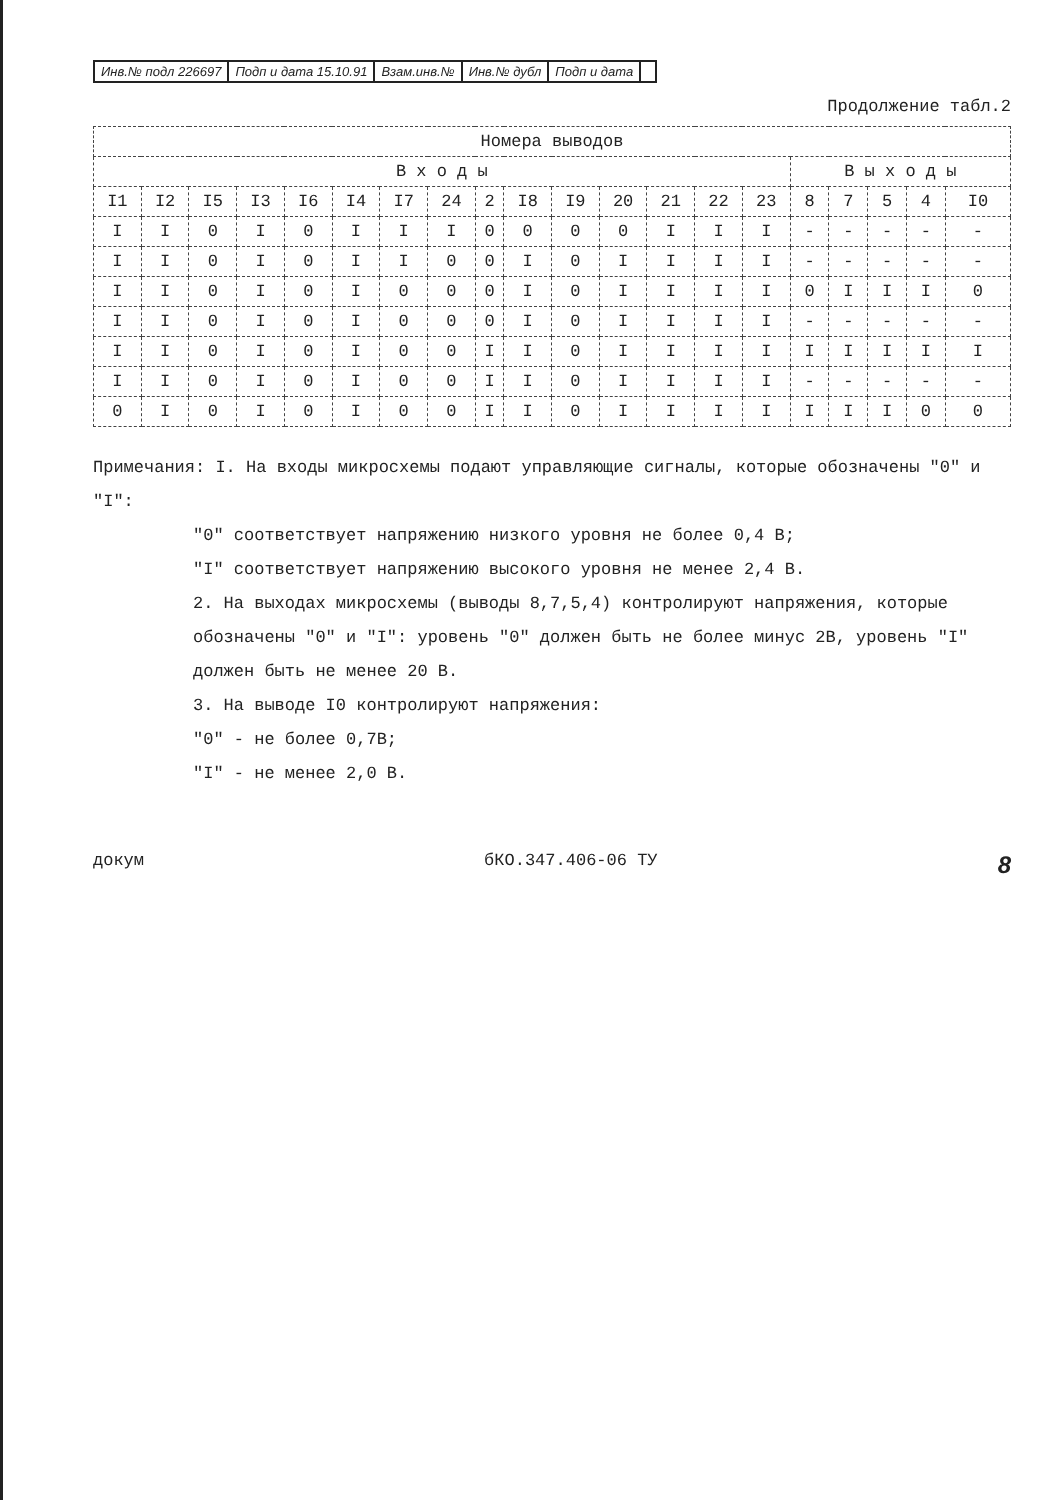Инв.№ подл 226697 Подп и дата 15.10.91 Взам.инв.№ Инв.№ дубл Подп и дата
Продолжение табл.2
| Номера выводов | | | | | | | | | | | | | | | | | | | |
| --- | --- | --- | --- | --- | --- | --- | --- | --- | --- | --- | --- | --- | --- | --- | --- | --- | --- | --- | --- |
| В х о д ы | | | | | | | | | | | | | | | В ы х о д ы | | | | |
| I1 | I2 | I5 | I3 | I6 | I4 | I7 | 24 | 2 | I8 | I9 | 20 | 21 | 22 | 23 | 8 | 7 | 5 | 4 | I0 |
| I | I | 0 | I | 0 | I | I | I | 0 | 0 | 0 | 0 | I | I | I | - | - | - | - | - |
| I | I | 0 | I | 0 | I | I | 0 | 0 | I | 0 | I | I | I | I | - | - | - | - | - |
| I | I | 0 | I | 0 | I | 0 | 0 | 0 | I | 0 | I | I | I | I | 0 | I | I | I | 0 |
| I | I | 0 | I | 0 | I | 0 | 0 | 0 | I | 0 | I | I | I | I | - | - | - | - | - |
| I | I | 0 | I | 0 | I | 0 | 0 | I | I | 0 | I | I | I | I | I | I | I | I | I |
| I | I | 0 | I | 0 | I | 0 | 0 | I | I | 0 | I | I | I | I | - | - | - | - | - |
| 0 | I | 0 | I | 0 | I | 0 | 0 | I | I | 0 | I | I | I | I | I | I | I | 0 | 0 |
Примечания: I. На входы микросхемы подают управляющие сигналы, которые обозначены "0" и "I":
"0" соответствует напряжению низкого уровня не более 0,4 В;
"I" соответствует напряжению высокого уровня не менее 2,4 В.
2. На выходах микросхемы (выводы 8,7,5,4) контролируют напряжения, которые обозначены "0" и "I": уровень "0" должен быть не более минус 2В, уровень "I" должен быть не менее 20 В.
3. На выводе I0 контролируют напряжения:
"0" - не более 0,7В;
"I" - не менее 2,0 В.
докум бКО.347.406-06 ТУ 8